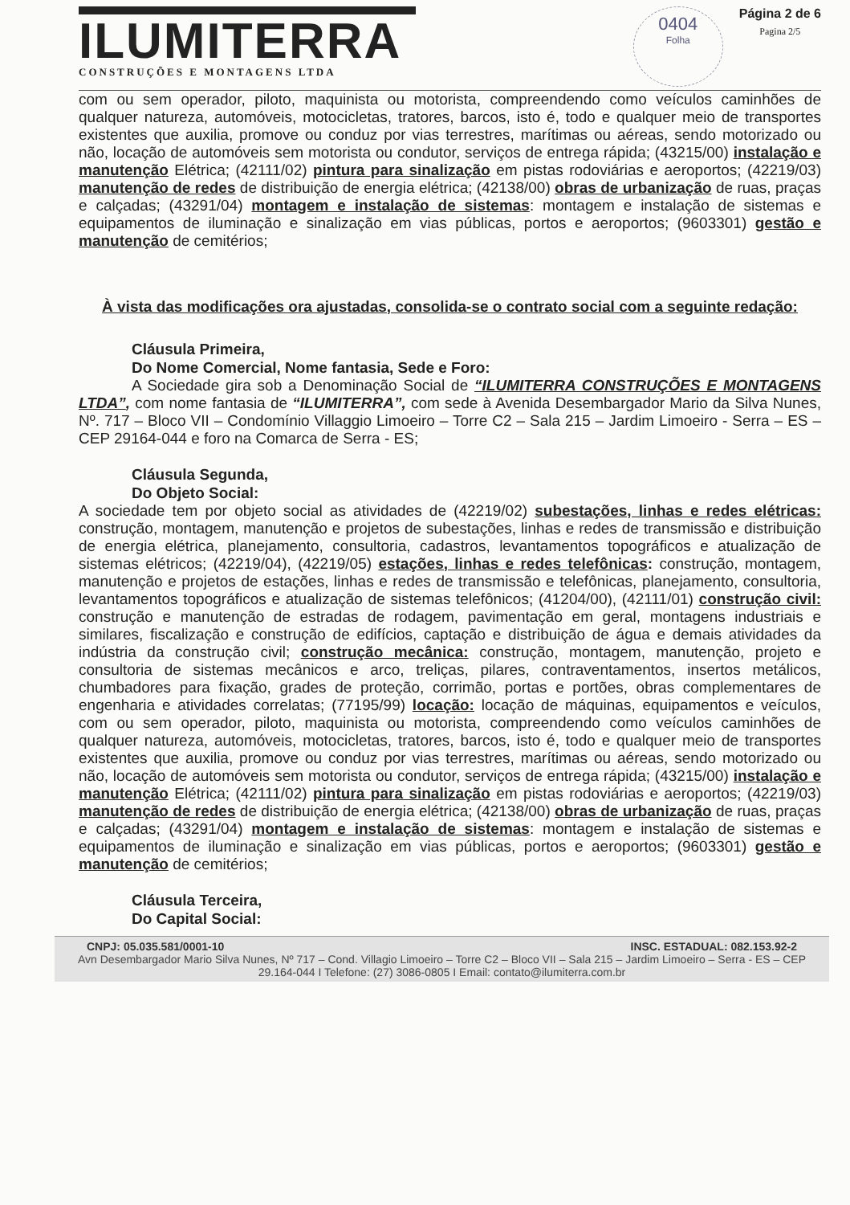ILUMITERRA
CONSTRUÇÕES E MONTAGENS LTDA
0404
Folha
Página 2 de 6
Pagina 2/5
com ou sem operador, piloto, maquinista ou motorista, compreendendo como veículos caminhões de qualquer natureza, automóveis, motocicletas, tratores, barcos, isto é, todo e qualquer meio de transportes existentes que auxilia, promove ou conduz por vias terrestres, marítimas ou aéreas, sendo motorizado ou não, locação de automóveis sem motorista ou condutor, serviços de entrega rápida; (43215/00) instalação e manutenção Elétrica; (42111/02) pintura para sinalização em pistas rodoviárias e aeroportos; (42219/03) manutenção de redes de distribuição de energia elétrica; (42138/00) obras de urbanização de ruas, praças e calçadas; (43291/04) montagem e instalação de sistemas: montagem e instalação de sistemas e equipamentos de iluminação e sinalização em vias públicas, portos e aeroportos; (9603301) gestão e manutenção de cemitérios;
À vista das modificações ora ajustadas, consolida-se o contrato social com a seguinte redação:
Cláusula Primeira,
Do Nome Comercial, Nome fantasia, Sede e Foro:
A Sociedade gira sob a Denominação Social de “ILUMITERRA CONSTRUÇÕES E MONTAGENS LTDA”, com nome fantasia de “ILUMITERRA”, com sede à Avenida Desembargador Mario da Silva Nunes, Nº. 717 – Bloco VII – Condomínio Villaggio Limoeiro – Torre C2 – Sala 215 – Jardim Limoeiro - Serra – ES – CEP 29164-044 e foro na Comarca de Serra - ES;
Cláusula Segunda,
Do Objeto Social:
A sociedade tem por objeto social as atividades de (42219/02) subestações, linhas e redes elétricas: construção, montagem, manutenção e projetos de subestações, linhas e redes de transmissão e distribuição de energia elétrica, planejamento, consultoria, cadastros, levantamentos topográficos e atualização de sistemas elétricos; (42219/04), (42219/05) estações, linhas e redes telefônicas: construção, montagem, manutenção e projetos de estações, linhas e redes de transmissão e telefônicas, planejamento, consultoria, levantamentos topográficos e atualização de sistemas telefônicos; (41204/00), (42111/01) construção civil: construção e manutenção de estradas de rodagem, pavimentação em geral, montagens industriais e similares, fiscalização e construção de edifícios, captação e distribuição de água e demais atividades da indústria da construção civil; construção mecânica: construção, montagem, manutenção, projeto e consultoria de sistemas mecânicos e arco, treliças, pilares, contraventamentos, insertos metálicos, chumbadores para fixação, grades de proteção, corrimão, portas e portões, obras complementares de engenharia e atividades correlatas; (77195/99) locação: locação de máquinas, equipamentos e veículos, com ou sem operador, piloto, maquinista ou motorista, compreendendo como veículos caminhões de qualquer natureza, automóveis, motocicletas, tratores, barcos, isto é, todo e qualquer meio de transportes existentes que auxilia, promove ou conduz por vias terrestres, marítimas ou aéreas, sendo motorizado ou não, locação de automóveis sem motorista ou condutor, serviços de entrega rápida; (43215/00) instalação e manutenção Elétrica; (42111/02) pintura para sinalização em pistas rodoviárias e aeroportos; (42219/03) manutenção de redes de distribuição de energia elétrica; (42138/00) obras de urbanização de ruas, praças e calçadas; (43291/04) montagem e instalação de sistemas: montagem e instalação de sistemas e equipamentos de iluminação e sinalização em vias públicas, portos e aeroportos; (9603301) gestão e manutenção de cemitérios;
Cláusula Terceira,
Do Capital Social:
CNPJ: 05.035.581/0001-10 INSC. ESTADUAL: 082.153.92-2
Avn Desembargador Mario Silva Nunes, Nº 717 – Cond. Villagio Limoeiro – Torre C2 – Bloco VII – Sala 215 – Jardim Limoeiro – Serra - ES – CEP 29.164-044 I Telefone: (27) 3086-0805 I Email: contato@ilumiterra.com.br